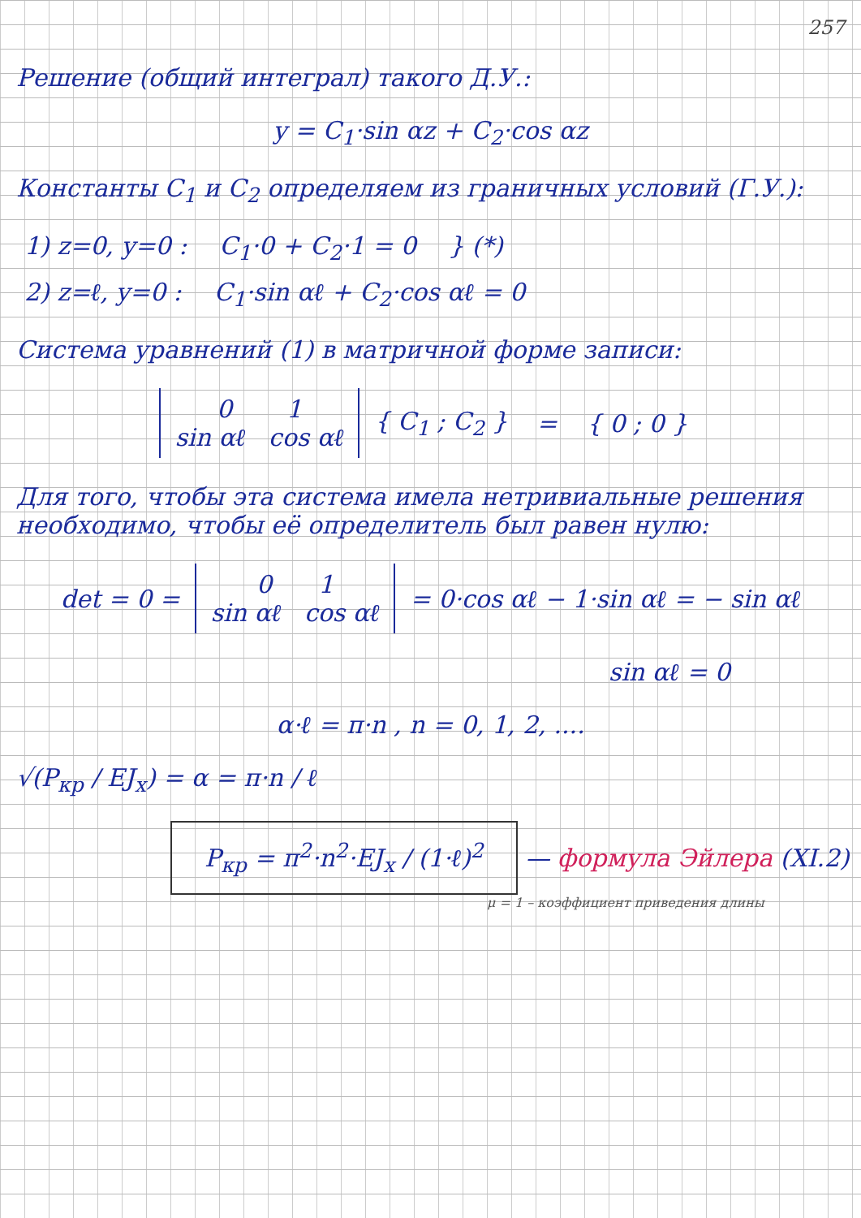257
Решение (общий интеграл) такого Д.У.:
y = C<sub>1</sub>·sin αz + C<sub>2</sub>·cos αz
Константы C<sub>1</sub> и C<sub>2</sub> определяем из граничных условий (Г.У.):
1) z=0, y=0 : C<sub>1</sub>·0 + C<sub>2</sub>·1 = 0 } (*)
2) z=ℓ, y=0 : C<sub>1</sub>·sin αℓ + C<sub>2</sub>·cos αℓ = 0
Система уравнений (1) в матричной форме записи:
| 0 1 sin αℓ cos αℓ | { C<sub>1</sub> ; C<sub>2</sub> } | = | { 0 ; 0 } |
Для того, чтобы эта система имела нетривиальные решения необходимо, чтобы её определитель был равен нулю:
| det = 0 = | 0 1 sin αℓ cos αℓ | = 0·cos αℓ − 1·sin αℓ = − sin αℓ |
sin αℓ = 0
α·ℓ = π·n , n = 0, 1, 2, ....
√(P<sub>кр</sub> / EJ<sub>x</sub>) = α = π·n / ℓ
P<sub>кр</sub> = π<sup>2</sup>·n<sup>2</sup>·EJ<sub>x</sub> / (1·ℓ)<sup>2</sup> — формула Эйлера (XI.2)
μ = 1 – коэффициент приведения длины